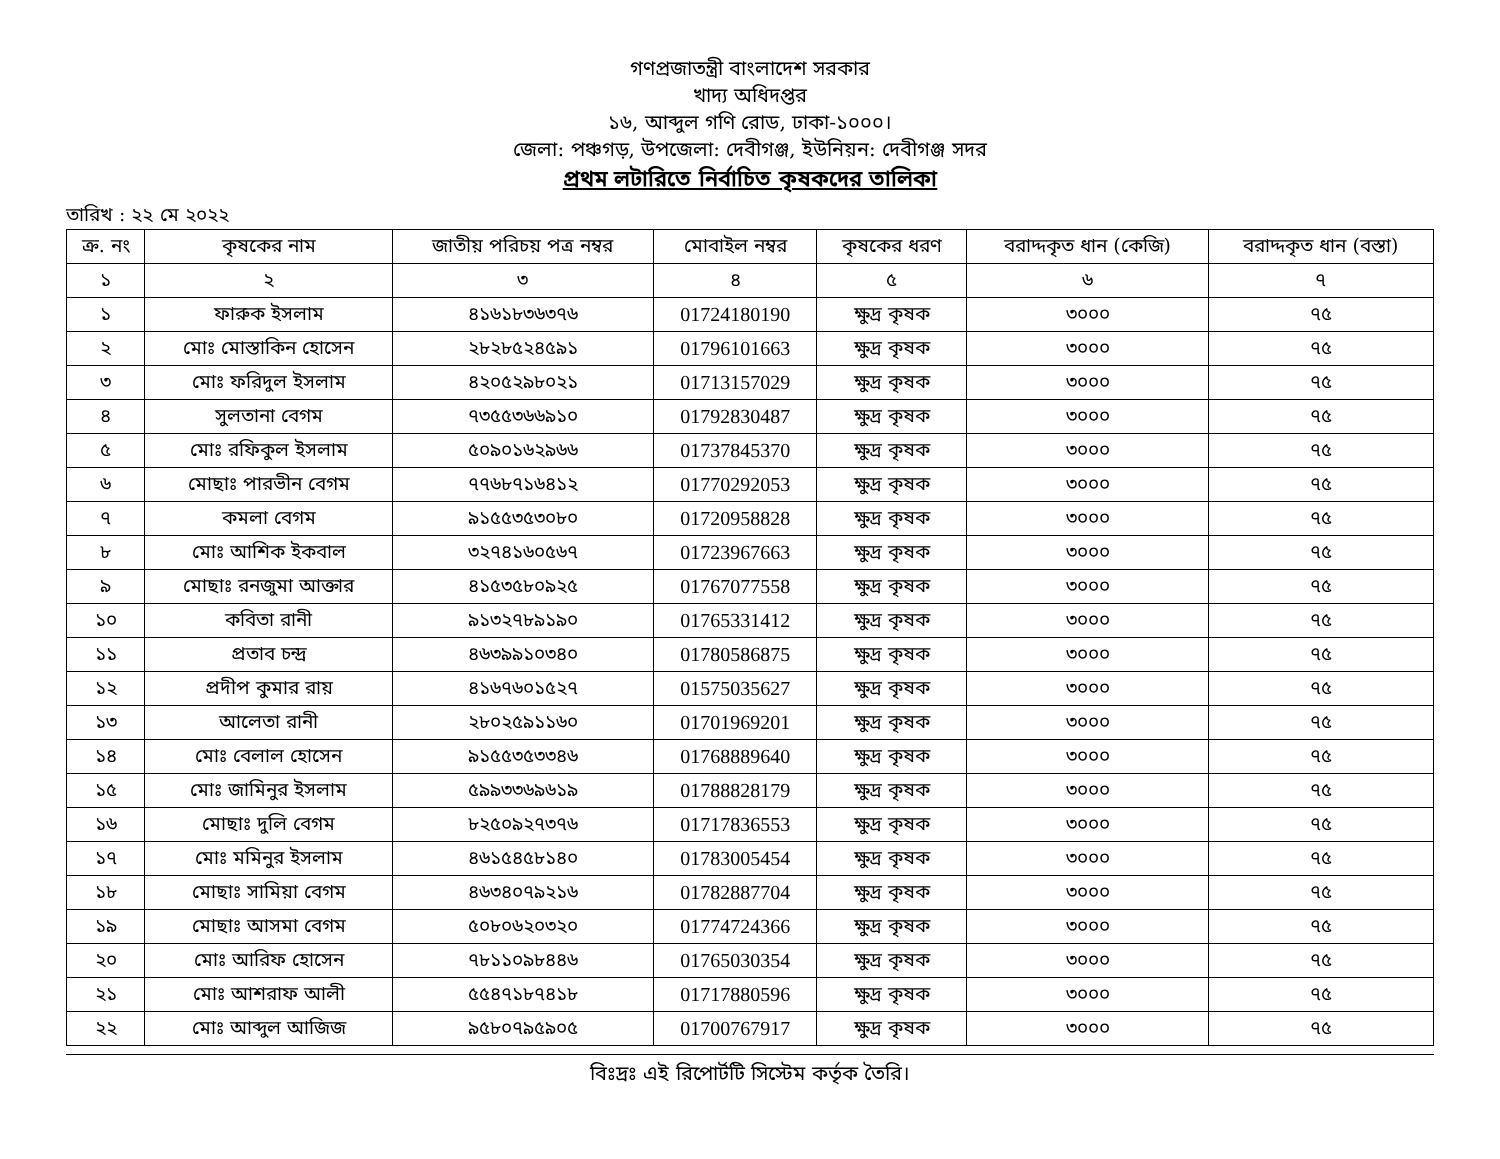গণপ্রজাতন্ত্রী বাংলাদেশ সরকার
খাদ্য অধিদপ্তর
১৬, আব্দুল গণি রোড, ঢাকা-১০০০।
জেলা: পঞ্চগড়, উপজেলা: দেবীগঞ্জ, ইউনিয়ন: দেবীগঞ্জ সদর
প্রথম লটারিতে নির্বাচিত কৃষকদের তালিকা
তারিখ : ২২ মে ২০২২
| ক্র. নং | কৃষকের নাম | জাতীয় পরিচয় পত্র নম্বর | মোবাইল নম্বর | কৃষকের ধরণ | বরাদ্দকৃত ধান (কেজি) | বরাদ্দকৃত ধান (বস্তা) |
| --- | --- | --- | --- | --- | --- | --- |
| ১ | ২ | ৩ | ৪ | ৫ | ৬ | ৭ |
| ১ | ফারুক ইসলাম | ৪১৬১৮৩৬৩৭৬ | 01724180190 | ক্ষুদ্র কৃষক | ৩০০০ | ৭৫ |
| ২ | মোঃ মোস্তাকিন হোসেন | ২৮২৮৫২৪৫৯১ | 01796101663 | ক্ষুদ্র কৃষক | ৩০০০ | ৭৫ |
| ৩ | মোঃ ফরিদুল ইসলাম | ৪২০৫২৯৮০২১ | 01713157029 | ক্ষুদ্র কৃষক | ৩০০০ | ৭৫ |
| ৪ | সুলতানা বেগম | ৭৩৫৫৩৬৬৯১০ | 01792830487 | ক্ষুদ্র কৃষক | ৩০০০ | ৭৫ |
| ৫ | মোঃ রফিকুল ইসলাম | ৫০৯০১৬২৯৬৬ | 01737845370 | ক্ষুদ্র কৃষক | ৩০০০ | ৭৫ |
| ৬ | মোছাঃ পারভীন বেগম | ৭৭৬৮৭১৬৪১২ | 01770292053 | ক্ষুদ্র কৃষক | ৩০০০ | ৭৫ |
| ৭ | কমলা বেগম | ৯১৫৫৩৫৩০৮০ | 01720958828 | ক্ষুদ্র কৃষক | ৩০০০ | ৭৫ |
| ৮ | মোঃ আশিক ইকবাল | ৩২৭৪১৬০৫৬৭ | 01723967663 | ক্ষুদ্র কৃষক | ৩০০০ | ৭৫ |
| ৯ | মোছাঃ রনজুমা আক্তার | ৪১৫৩৫৮০৯২৫ | 01767077558 | ক্ষুদ্র কৃষক | ৩০০০ | ৭৫ |
| ১০ | কবিতা রানী | ৯১৩২৭৮৯১৯০ | 01765331412 | ক্ষুদ্র কৃষক | ৩০০০ | ৭৫ |
| ১১ | প্রতাব চন্দ্র | ৪৬৩৯৯১০৩৪০ | 01780586875 | ক্ষুদ্র কৃষক | ৩০০০ | ৭৫ |
| ১২ | প্রদীপ কুমার রায় | ৪১৬৭৬০১৫২৭ | 01575035627 | ক্ষুদ্র কৃষক | ৩০০০ | ৭৫ |
| ১৩ | আলেতা রানী | ২৮০২৫৯১১৬০ | 01701969201 | ক্ষুদ্র কৃষক | ৩০০০ | ৭৫ |
| ১৪ | মোঃ বেলাল হোসেন | ৯১৫৫৩৫৩৩৪৬ | 01768889640 | ক্ষুদ্র কৃষক | ৩০০০ | ৭৫ |
| ১৫ | মোঃ জামিনুর ইসলাম | ৫৯৯৩৩৬৯৬১৯ | 01788828179 | ক্ষুদ্র কৃষক | ৩০০০ | ৭৫ |
| ১৬ | মোছাঃ দুলি বেগম | ৮২৫০৯২৭৩৭৬ | 01717836553 | ক্ষুদ্র কৃষক | ৩০০০ | ৭৫ |
| ১৭ | মোঃ মমিনুর ইসলাম | ৪৬১৫৪৫৮১৪০ | 01783005454 | ক্ষুদ্র কৃষক | ৩০০০ | ৭৫ |
| ১৮ | মোছাঃ সামিয়া বেগম | ৪৬৩৪০৭৯২১৬ | 01782887704 | ক্ষুদ্র কৃষক | ৩০০০ | ৭৫ |
| ১৯ | মোছাঃ আসমা বেগম | ৫০৮০৬২০৩২০ | 01774724366 | ক্ষুদ্র কৃষক | ৩০০০ | ৭৫ |
| ২০ | মোঃ আরিফ হোসেন | ৭৮১১০৯৮৪৪৬ | 01765030354 | ক্ষুদ্র কৃষক | ৩০০০ | ৭৫ |
| ২১ | মোঃ আশরাফ আলী | ৫৫৪৭১৮৭৪১৮ | 01717880596 | ক্ষুদ্র কৃষক | ৩০০০ | ৭৫ |
| ২২ | মোঃ আব্দুল আজিজ | ৯৫৮০৭৯৫৯০৫ | 01700767917 | ক্ষুদ্র কৃষক | ৩০০০ | ৭৫ |
বিঃদ্রঃ এই রিপোর্টটি সিস্টেম কর্তৃক তৈরি।